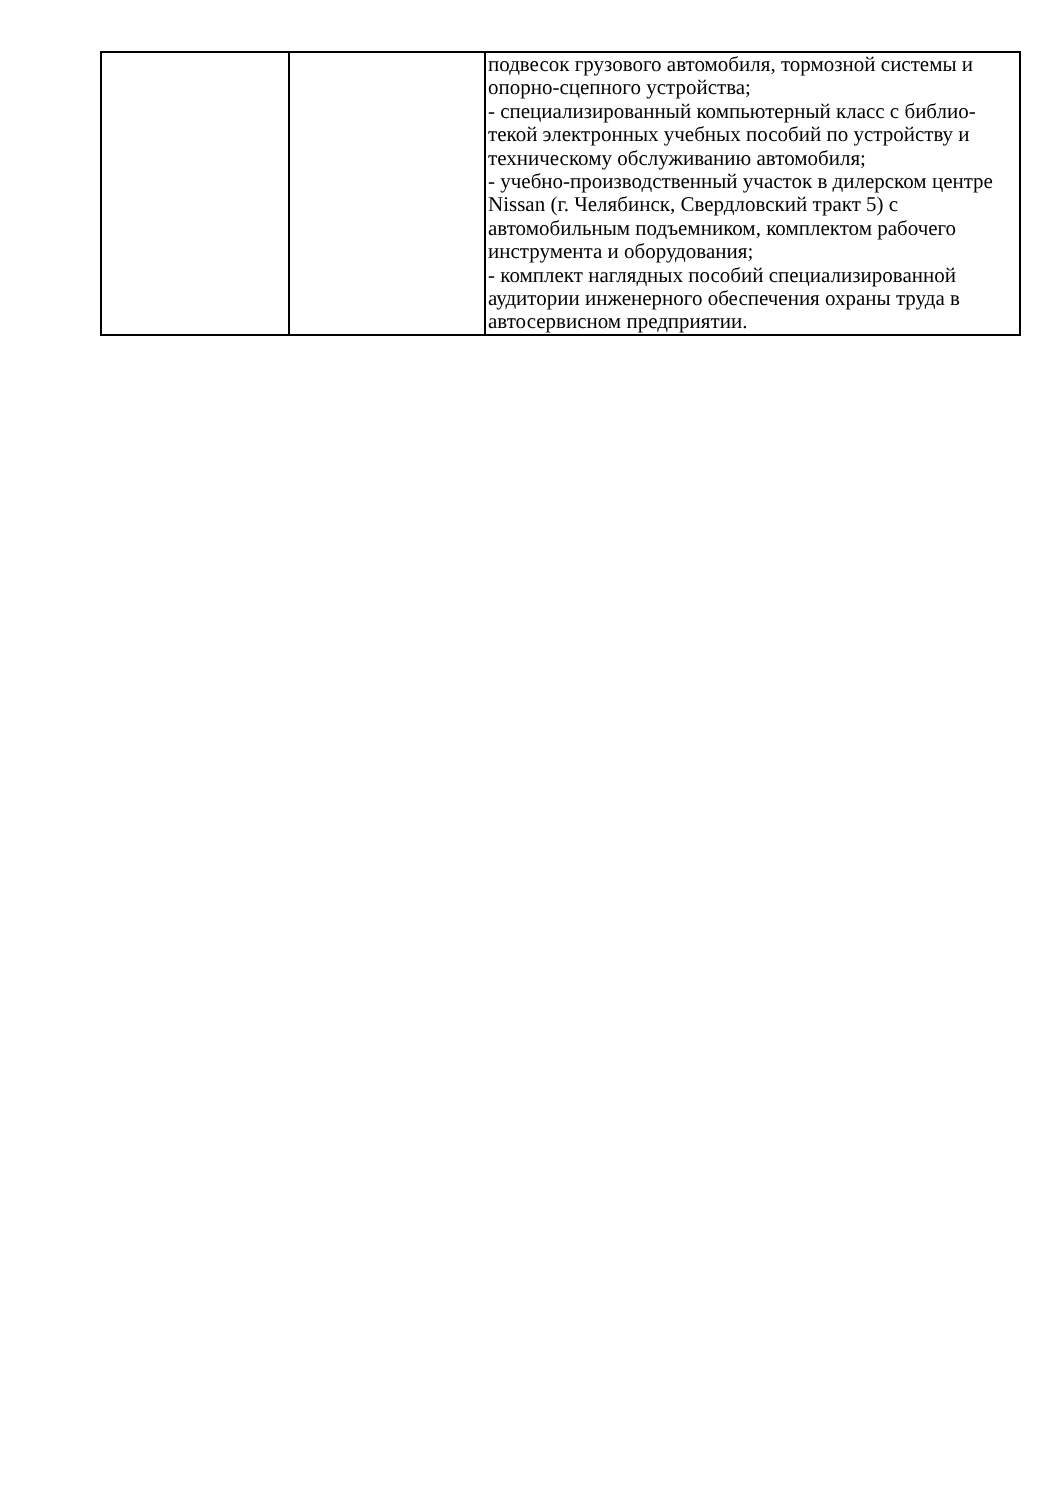| | | подвесок грузового автомобиля, тормозной системы и опорно-сцепного устройства; - специализированный компьютерный класс с библио-текой электронных учебных пособий по устройству и техническому обслуживанию автомобиля; - учебно-производственный участок в дилерском центре Nissan (г. Челябинск, Свердловский тракт 5) с автомобильным подъемником, комплектом рабочего инструмента и оборудования; - комплект наглядных пособий специализированной аудитории инженерного обеспечения охраны труда в автосервисном предприятии. |